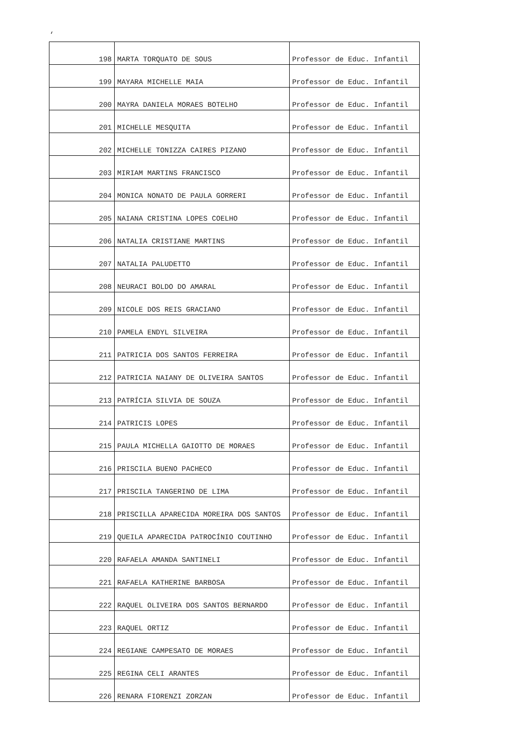‘
| 198 | MARTA TORQUATO DE SOUS | Professor de Educ. Infantil |
| 199 | MAYARA MICHELLE MAIA | Professor de Educ. Infantil |
| 200 | MAYRA DANIELA MORAES BOTELHO | Professor de Educ. Infantil |
| 201 | MICHELLE MESQUITA | Professor de Educ. Infantil |
| 202 | MICHELLE TONIZZA CAIRES PIZANO | Professor de Educ. Infantil |
| 203 | MIRIAM MARTINS FRANCISCO | Professor de Educ. Infantil |
| 204 | MONICA NONATO DE PAULA GORRERI | Professor de Educ. Infantil |
| 205 | NAIANA CRISTINA LOPES COELHO | Professor de Educ. Infantil |
| 206 | NATALIA CRISTIANE MARTINS | Professor de Educ. Infantil |
| 207 | NATALIA PALUDETTO | Professor de Educ. Infantil |
| 208 | NEURACI BOLDO DO AMARAL | Professor de Educ. Infantil |
| 209 | NICOLE DOS REIS GRACIANO | Professor de Educ. Infantil |
| 210 | PAMELA ENDYL SILVEIRA | Professor de Educ. Infantil |
| 211 | PATRICIA DOS SANTOS FERREIRA | Professor de Educ. Infantil |
| 212 | PATRICIA NAIANY DE OLIVEIRA SANTOS | Professor de Educ. Infantil |
| 213 | PATRÍCIA SILVIA DE SOUZA | Professor de Educ. Infantil |
| 214 | PATRICIS LOPES | Professor de Educ. Infantil |
| 215 | PAULA MICHELLA GAIOTTO DE MORAES | Professor de Educ. Infantil |
| 216 | PRISCILA BUENO PACHECO | Professor de Educ. Infantil |
| 217 | PRISCILA TANGERINO DE LIMA | Professor de Educ. Infantil |
| 218 | PRISCILLA APARECIDA MOREIRA DOS SANTOS | Professor de Educ. Infantil |
| 219 | QUEILA APARECIDA PATROCÍNIO COUTINHO | Professor de Educ. Infantil |
| 220 | RAFAELA AMANDA SANTINELI | Professor de Educ. Infantil |
| 221 | RAFAELA KATHERINE BARBOSA | Professor de Educ. Infantil |
| 222 | RAQUEL OLIVEIRA DOS SANTOS BERNARDO | Professor de Educ. Infantil |
| 223 | RAQUEL ORTIZ | Professor de Educ. Infantil |
| 224 | REGIANE CAMPESATO DE MORAES | Professor de Educ. Infantil |
| 225 | REGINA CELI ARANTES | Professor de Educ. Infantil |
| 226 | RENARA FIORENZI ZORZAN | Professor de Educ. Infantil |